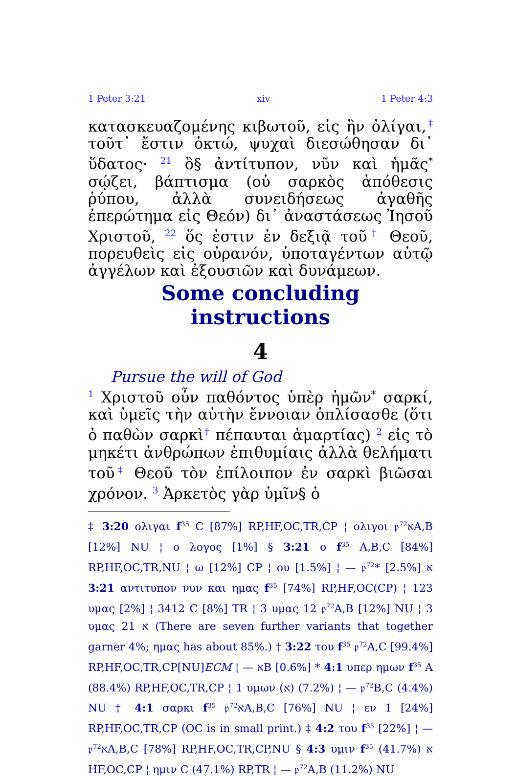1 Peter 3:21 xiv 1 Peter 4:3
κατασκευαζομένης κιβωτοῦ, εἰς ἣν ὀλίγαι,<sup>‡</sup> τοῦτ᾽ ἔστιν ὀκτώ, ψυχαὶ διεσώθησαν δι᾽ ὕδατος· <sup>21</sup> ὃ§ ἀντίτυπον, νῦν καὶ ἡμᾶς<sup>*</sup> σῴζει, βάπτισμα (οὐ σαρκὸς ἀπόθεσις ῥύπου, ἀλλὰ συνειδήσεως ἀγαθῆς ἐπερώτημα εἰς Θεόν) δι᾽ ἀναστάσεως Ἰησοῦ Χριστοῦ, <sup>22</sup> ὅς ἐστιν ἐν δεξιᾷ τοῦ<sup>†</sup> Θεοῦ, πορευθεὶς εἰς οὐρανόν, ὑποταγέντων αὐτῷ ἀγγέλων καὶ ἐξουσιῶν καὶ δυνάμεων.
Some concluding instructions
4
Pursue the will of God
<sup>1</sup> Χριστοῦ οὖν παθόντος ὑπὲρ ἡμῶν<sup>*</sup> σαρκί, καὶ ὑμεῖς τὴν αὐτὴν ἔννοιαν ὁπλίσασθε (ὅτι ὁ παθὼν σαρκὶ<sup>†</sup> πέπαυται ἁμαρτίας) <sup>2</sup> εἰς τὸ μηκέτι ἀνθρώπων ἐπιθυμίαις ἀλλὰ θελήματι τοῦ<sup>‡</sup> Θεοῦ τὸν ἐπίλοιπον ἐν σαρκὶ βιῶσαι χρόνον. <sup>3</sup> Ἀρκετὸς γὰρ ὑμῖν§ ὁ
‡ 3:20 ολιγαι f<sup>35</sup> C [87%] RP,HF,OC,TR,CP ¦ ολιγοι 𝔭<sup>72</sup>אA,B [12%] NU ¦ ο λογος [1%] § 3:21 ο f<sup>35</sup> A,B,C [84%] RP,HF,OC,TR,NU ¦ ω [12%] CP ¦ ου [1.5%] ¦ — 𝔭<sup>72</sup>א [2.5%] * 3:21 αντιτυπον νυν και ημας f<sup>35</sup> [74%] RP,HF,OC(CP) ¦ 123 υμας [2%] ¦ 3412 C [8%] TR ¦ 3 υμας 12 𝔭<sup>72</sup>A,B [12%] NU ¦ 3 υμας 21 א (There are seven further variants that together garner 4%; ημας has about 85%.) † 3:22 του f<sup>35</sup> 𝔭<sup>72</sup>A,C [99.4%] RP,HF,OC,TR,CP[NU]ECM ¦ — אB [0.6%] * 4:1 υπερ ημων f<sup>35</sup> A (88.4%) RP,HF,OC,TR,CP ¦ 1 υμων (א) (7.2%) ¦ — 𝔭<sup>72</sup>B,C (4.4%) NU † 4:1 σαρκι f<sup>35</sup> 𝔭<sup>72</sup>אA,B,C [76%] NU ¦ εν 1 [24%] RP,HF,OC,TR,CP (OC is in small print.) ‡ 4:2 του f<sup>35</sup> [22%] ¦ — 𝔭<sup>72</sup>אA,B,C [78%] RP,HF,OC,TR,CP,NU § 4:3 υμιν f<sup>35</sup> א (41.7%) HF,OC,CP ¦ ημιν C (47.1%) RP,TR ¦ — 𝔭<sup>72</sup>A,B (11.2%) NU